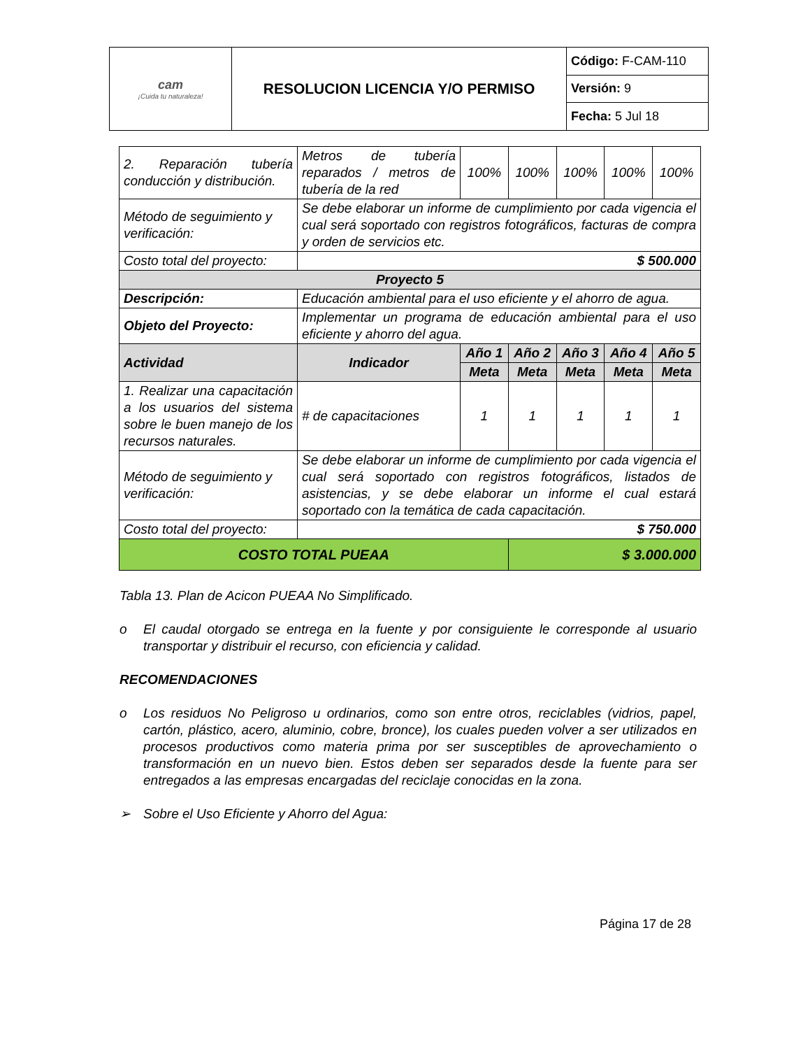| cam ¡Cuida tu naturaleza! | RESOLUCION LICENCIA Y/O PERMISO | Código: F-CAM-110 |
| | | Versión: 9 |
| | | Fecha: 5 Jul 18 |
| 2. Reparación tubería conducción y distribución. | Metros de tubería reparados / metros de tubería de la red | 100% | 100% | 100% | 100% | 100% |
| Método de seguimiento y verificación: | Se debe elaborar un informe de cumplimiento por cada vigencia el cual será soportado con registros fotográficos, facturas de compra y orden de servicios etc. | | | | | |
| Costo total del proyecto: | $ 500.000 | | | | | |
| Proyecto 5 | | | | | | |
| Descripción: | Educación ambiental para el uso eficiente y el ahorro de agua. | | | | | |
| Objeto del Proyecto: | Implementar un programa de educación ambiental para el uso eficiente y ahorro del agua. | | | | | |
| Actividad | Indicador | Año 1 | Año 2 | Año 3 | Año 4 | Año 5 |
| | | Meta | Meta | Meta | Meta | Meta |
| 1. Realizar una capacitación a los usuarios del sistema sobre le buen manejo de los recursos naturales. | # de capacitaciones | 1 | 1 | 1 | 1 | 1 |
| Método de seguimiento y verificación: | Se debe elaborar un informe de cumplimiento por cada vigencia el cual será soportado con registros fotográficos, listados de asistencias, y se debe elaborar un informe el cual estará soportado con la temática de cada capacitación. | | | | | |
| Costo total del proyecto: | $ 750.000 | | | | | |
| COSTO TOTAL PUEAA | | | $ 3.000.000 | | | |
Tabla 13. Plan de Acicon PUEAA No Simplificado.
o El caudal otorgado se entrega en la fuente y por consiguiente le corresponde al usuario transportar y distribuir el recurso, con eficiencia y calidad.
RECOMENDACIONES
o Los residuos No Peligroso u ordinarios, como son entre otros, reciclables (vidrios, papel, cartón, plástico, acero, aluminio, cobre, bronce), los cuales pueden volver a ser utilizados en procesos productivos como materia prima por ser susceptibles de aprovechamiento o transformación en un nuevo bien. Estos deben ser separados desde la fuente para ser entregados a las empresas encargadas del reciclaje conocidas en la zona.
➢ Sobre el Uso Eficiente y Ahorro del Agua:
Página 17 de 28